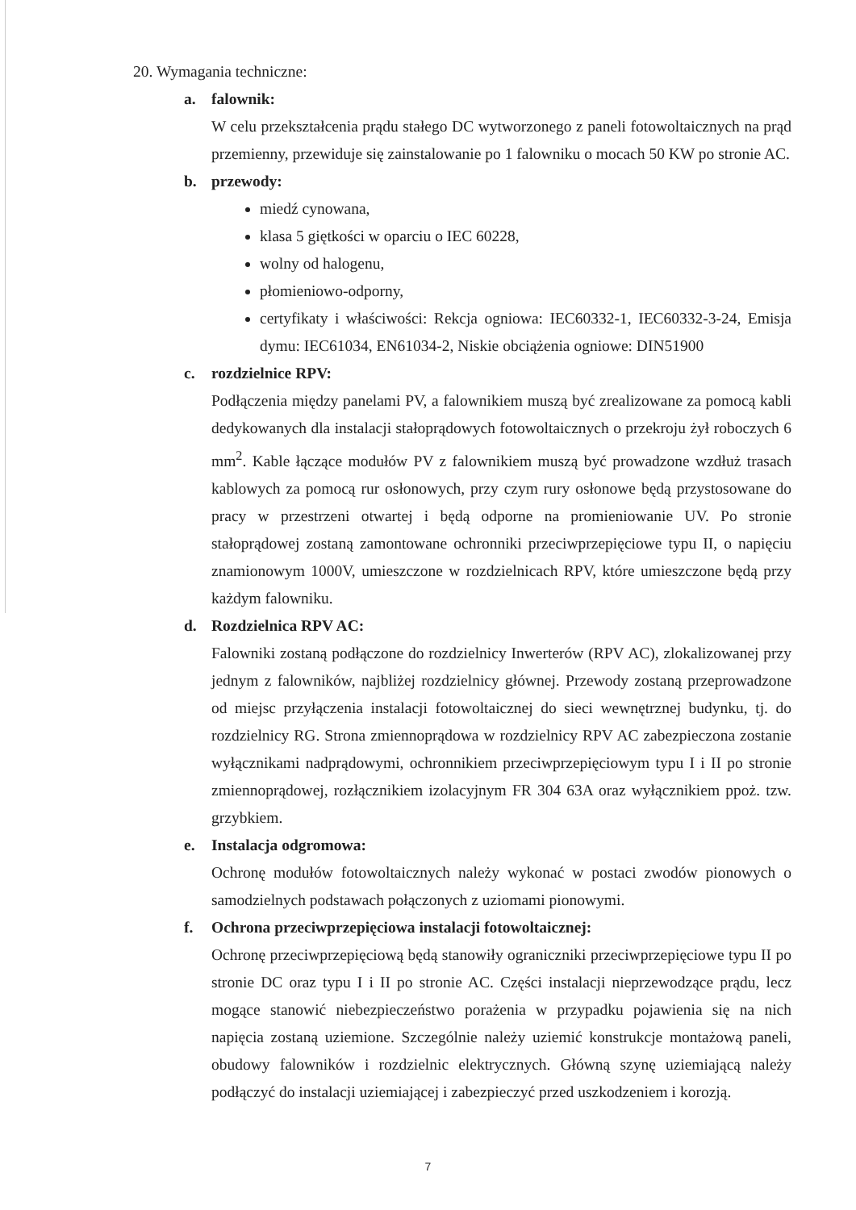20. Wymagania techniczne:
a. falownik:
W celu przekształcenia prądu stałego DC wytworzonego z paneli fotowoltaicznych na prąd przemienny, przewiduje się zainstalowanie po 1 falowniku o mocach 50 KW po stronie AC.
b. przewody:
miedź cynowana,
klasa 5 giętkości w oparciu o IEC 60228,
wolny od halogenu,
płomieniowo-odporny,
certyfikaty i właściwości: Rekcja ogniowa: IEC60332-1, IEC60332-3-24, Emisja dymu: IEC61034, EN61034-2, Niskie obciążenia ogniowe: DIN51900
c. rozdzielnice RPV:
Podłączenia między panelami PV, a falownikiem muszą być zrealizowane za pomocą kabli dedykowanych dla instalacji stałoprądowych fotowoltaicznych o przekroju żył roboczych 6 mm<sup>2</sup>. Kable łączące modułów PV z falownikiem muszą być prowadzone wzdłuż trasach kablowych za pomocą rur osłonowych, przy czym rury osłonowe będą przystosowane do pracy w przestrzeni otwartej i będą odporne na promieniowanie UV. Po stronie stałoprądowej zostaną zamontowane ochronniki przeciwprzepięciowe typu II, o napięciu znamionowym 1000V, umieszczone w rozdzielnicach RPV, które umieszczone będą przy każdym falowniku.
d. Rozdzielnica RPV AC:
Falowniki zostaną podłączone do rozdzielnicy Inwerterów (RPV AC), zlokalizowanej przy jednym z falowników, najbliżej rozdzielnicy głównej. Przewody zostaną przeprowadzone od miejsc przyłączenia instalacji fotowoltaicznej do sieci wewnętrznej budynku, tj. do rozdzielnicy RG. Strona zmiennoprądowa w rozdzielnicy RPV AC zabezpieczona zostanie wyłącznikami nadprądowymi, ochronnikiem przeciwprzepięciowym typu I i II po stronie zmiennoprądowej, rozłącznikiem izolacyjnym FR 304 63A oraz wyłącznikiem ppoż. tzw. grzybkiem.
e. Instalacja odgromowa:
Ochronę modułów fotowoltaicznych należy wykonać w postaci zwodów pionowych o samodzielnych podstawach połączonych z uziomami pionowymi.
f. Ochrona przeciwprzepięciowa instalacji fotowoltaicznej:
Ochronę przeciwprzepięciową będą stanowiły ograniczniki przeciwprzepięciowe typu II po stronie DC oraz typu I i II po stronie AC. Części instalacji nieprzewodzące prądu, lecz mogące stanowić niebezpieczeństwo porażenia w przypadku pojawienia się na nich napięcia zostaną uziemione. Szczególnie należy uziemić konstrukcje montażową paneli, obudowy falowników i rozdzielnic elektrycznych. Główną szynę uziemiającą należy podłączyć do instalacji uziemiającej i zabezpieczyć przed uszkodzeniem i korozją.
7